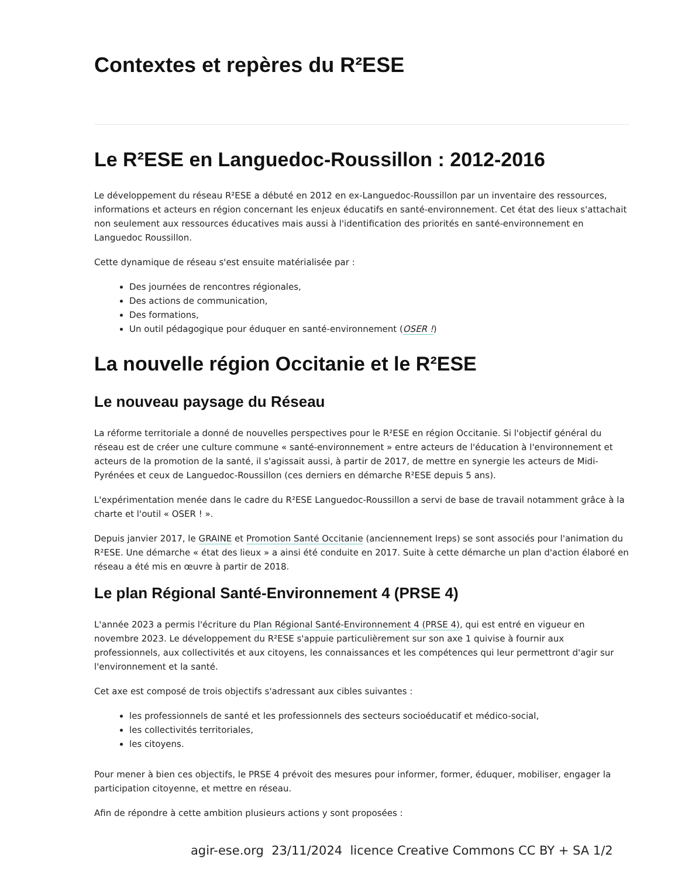Contextes et repères du R²ESE
Le R²ESE en Languedoc-Roussillon : 2012-2016
Le développement du réseau R²ESE a débuté en 2012 en ex-Languedoc-Roussillon par un inventaire des ressources, informations et acteurs en région concernant les enjeux éducatifs en santé-environnement. Cet état des lieux s'attachait non seulement aux ressources éducatives mais aussi à l'identification des priorités en santé-environnement en Languedoc Roussillon.
Cette dynamique de réseau s'est ensuite matérialisée par :
Des journées de rencontres régionales,
Des actions de communication,
Des formations,
Un outil pédagogique pour éduquer en santé-environnement (OSER !)
La nouvelle région Occitanie et le R²ESE
Le nouveau paysage du Réseau
La réforme territoriale a donné de nouvelles perspectives pour le R²ESE en région Occitanie. Si l'objectif général du réseau est de créer une culture commune « santé-environnement » entre acteurs de l'éducation à l'environnement et acteurs de la promotion de la santé, il s'agissait aussi, à partir de 2017, de mettre en synergie les acteurs de Midi-Pyrénées et ceux de Languedoc-Roussillon (ces derniers en démarche R²ESE depuis 5 ans).
L'expérimentation menée dans le cadre du R²ESE Languedoc-Roussillon a servi de base de travail notamment grâce à la charte et l'outil « OSER ! ».
Depuis janvier 2017, le GRAINE et Promotion Santé Occitanie (anciennement Ireps) se sont associés pour l'animation du R²ESE. Une démarche « état des lieux » a ainsi été conduite en 2017. Suite à cette démarche un plan d'action élaboré en réseau a été mis en œuvre à partir de 2018.
Le plan Régional Santé-Environnement 4 (PRSE 4)
L'année 2023 a permis l'écriture du Plan Régional Santé-Environnement 4 (PRSE 4), qui est entré en vigueur en novembre 2023. Le développement du R²ESE s'appuie particulièrement sur son axe 1 quivise à fournir aux professionnels, aux collectivités et aux citoyens, les connaissances et les compétences qui leur permettront d'agir sur l'environnement et la santé.
Cet axe est composé de trois objectifs s'adressant aux cibles suivantes :
les professionnels de santé et les professionnels des secteurs socioéducatif et médico-social,
les collectivités territoriales,
les citoyens.
Pour mener à bien ces objectifs, le PRSE 4 prévoit des mesures pour informer, former, éduquer, mobiliser, engager la participation citoyenne, et mettre en réseau.
Afin de répondre à cette ambition plusieurs actions y sont proposées :
agir-ese.org 23/11/2024 licence Creative Commons CC BY + SA 1/2